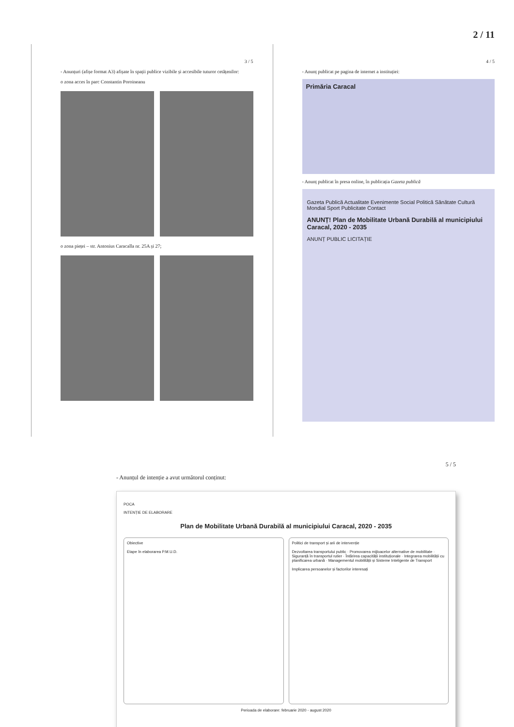2 / 11
3 / 5
- Anunțuri (afișe format A3) afișate în spații publice vizibile și accesibile tuturor cetățenilor:
o zona acces în parc Constantin Poroineanu
o zona pieței – str. Antonius Caracalla nr. 25A și 27;
4 / 5
- Anunț publicat pe pagina de internet a instituției:
Primăria Caracal
- Anunț publicat în presa online, în publicația Gazeta publică
Gazeta Publică Actualitate Evenimente Social Politică Sănătate Cultură Mondial Sport Publicitate Contact
ANUNȚ! Plan de Mobilitate Urbană Durabilă al municipiului Caracal, 2020 - 2035
ANUNȚ PUBLIC LICITAȚIE
5 / 5
- Anunțul de intenție a avut următorul conținut:
POCA
INTENȚIE DE ELABORARE
Plan de Mobilitate Urbană Durabilă al municipiului Caracal, 2020 - 2035
Obiective
Etape în elaborarea P.M.U.D.
Politici de transport și arii de intervenție
Dezvoltarea transportului public · Promovarea mijloacelor alternative de mobilitate · Siguranță în transportul rutier · Întărirea capacității instituționale · Integrarea mobilității cu planificarea urbană · Managementul mobilității și Sisteme Inteligente de Transport
Implicarea persoanelor și factorilor interesați
Perioada de elaborare: februarie 2020 - august 2020